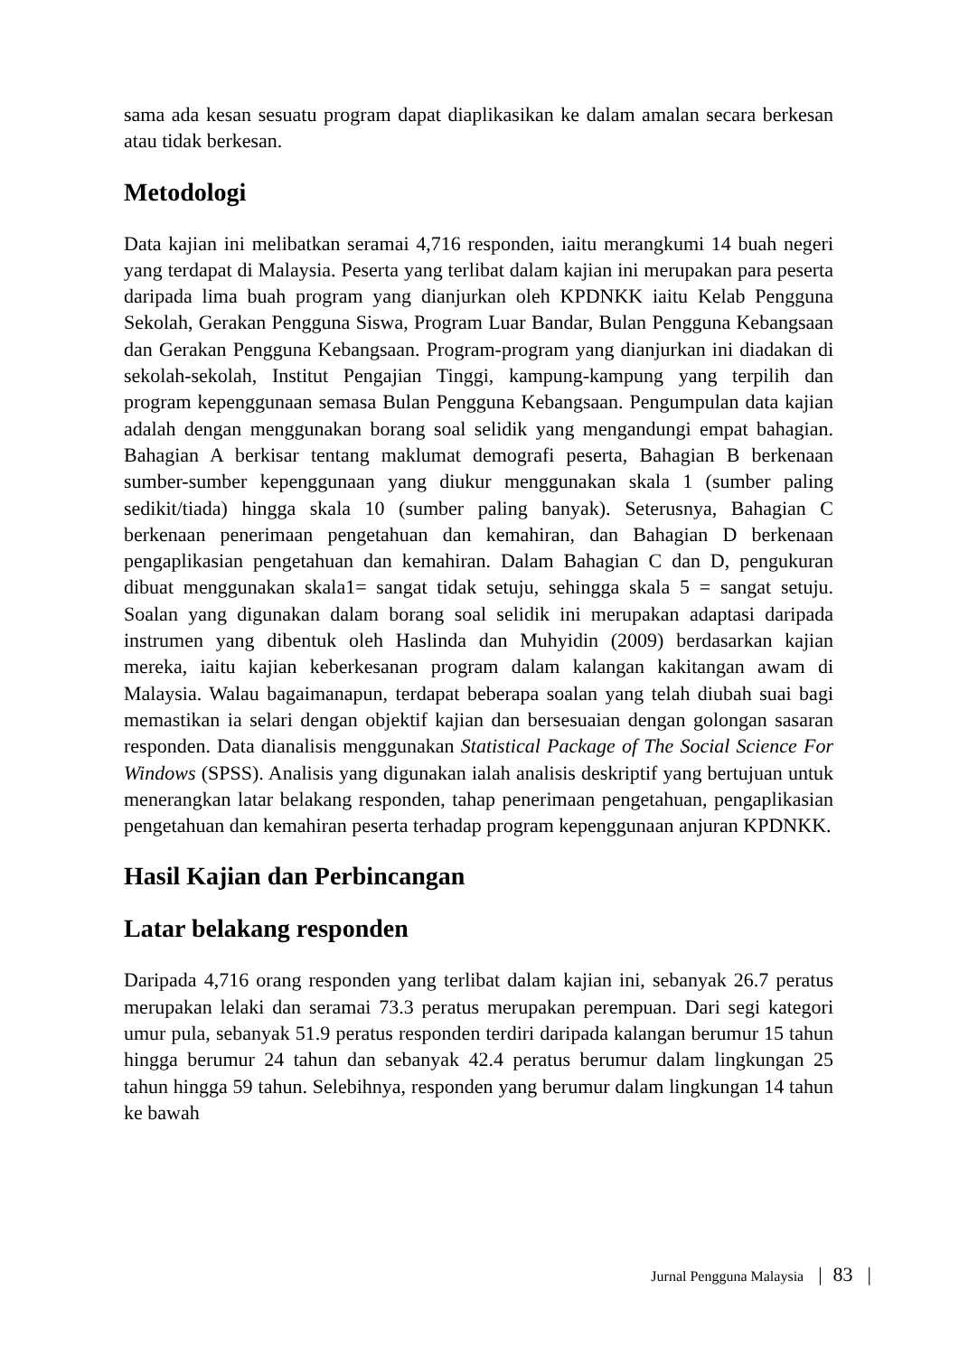sama ada kesan sesuatu program dapat diaplikasikan ke dalam amalan secara berkesan atau tidak berkesan.
Metodologi
Data kajian ini melibatkan seramai 4,716 responden, iaitu merangkumi 14 buah negeri yang terdapat di Malaysia. Peserta yang terlibat dalam kajian ini merupakan para peserta daripada lima buah program yang dianjurkan oleh KPDNKK iaitu Kelab Pengguna Sekolah, Gerakan Pengguna Siswa, Program Luar Bandar, Bulan Pengguna Kebangsaan dan Gerakan Pengguna Kebangsaan. Program-program yang dianjurkan ini diadakan di sekolah-sekolah, Institut Pengajian Tinggi, kampung-kampung yang terpilih dan program kepenggunaan semasa Bulan Pengguna Kebangsaan. Pengumpulan data kajian adalah dengan menggunakan borang soal selidik yang mengandungi empat bahagian. Bahagian A berkisar tentang maklumat demografi peserta, Bahagian B berkenaan sumber-sumber kepenggunaan yang diukur menggunakan skala 1 (sumber paling sedikit/tiada) hingga skala 10 (sumber paling banyak). Seterusnya, Bahagian C berkenaan penerimaan pengetahuan dan kemahiran, dan Bahagian D berkenaan pengaplikasian pengetahuan dan kemahiran. Dalam Bahagian C dan D, pengukuran dibuat menggunakan skala1= sangat tidak setuju, sehingga skala 5 = sangat setuju. Soalan yang digunakan dalam borang soal selidik ini merupakan adaptasi daripada instrumen yang dibentuk oleh Haslinda dan Muhyidin (2009) berdasarkan kajian mereka, iaitu kajian keberkesanan program dalam kalangan kakitangan awam di Malaysia. Walau bagaimanapun, terdapat beberapa soalan yang telah diubah suai bagi memastikan ia selari dengan objektif kajian dan bersesuaian dengan golongan sasaran responden. Data dianalisis menggunakan Statistical Package of The Social Science For Windows (SPSS). Analisis yang digunakan ialah analisis deskriptif yang bertujuan untuk menerangkan latar belakang responden, tahap penerimaan pengetahuan, pengaplikasian pengetahuan dan kemahiran peserta terhadap program kepenggunaan anjuran KPDNKK.
Hasil Kajian dan Perbincangan
Latar belakang responden
Daripada 4,716 orang responden yang terlibat dalam kajian ini, sebanyak 26.7 peratus merupakan lelaki dan seramai 73.3 peratus merupakan perempuan. Dari segi kategori umur pula, sebanyak 51.9 peratus responden terdiri daripada kalangan berumur 15 tahun hingga berumur 24 tahun dan sebanyak 42.4 peratus berumur dalam lingkungan 25 tahun hingga 59 tahun. Selebihnya, responden yang berumur dalam lingkungan 14 tahun ke bawah
Jurnal Pengguna Malaysia | 83 |